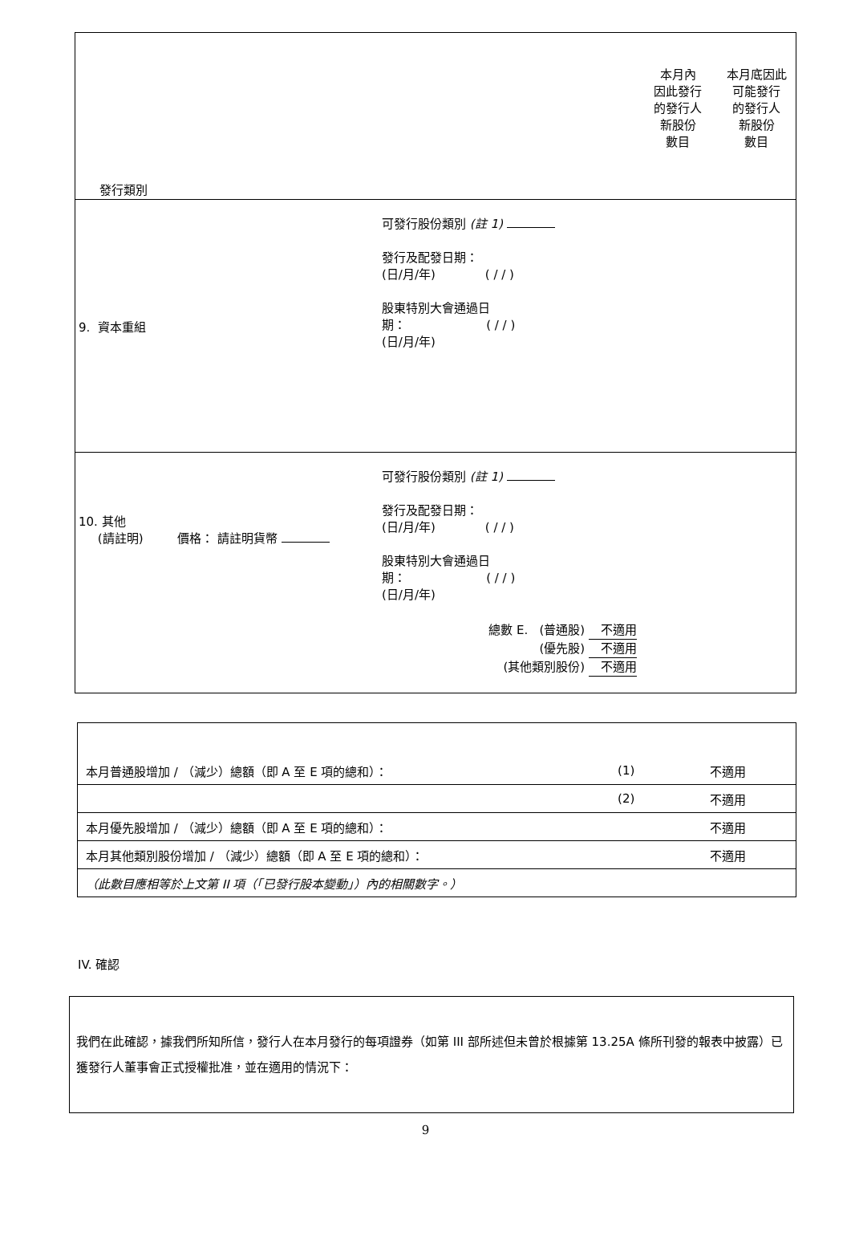| 發行類別 | | 本月內 因此發行 的發行人 新股份 數目 | 本月底因此 可能發行 的發行人 新股份 數目 |
| 9. 資本重組 | 可發行股份類別 (註 1) 發行及配發日期： (日/月/年) ( / / ) 股東特別大會通過日 期： ( / / ) (日/月/年) | | |
| 10. 其他 (請註明) 價格： 請註明貨幣 | 可發行股份類別 (註 1) 發行及配發日期： (日/月/年) ( / / ) 股東特別大會通過日 期： ( / / ) (日/月/年) | | |
| 總數 E. (普通股) 不適用 (優先股) 不適用 (其他類別股份) 不適用 | | | |
| 本月普通股增加 / （減少）總額（即 A 至 E 項的總和）： | (1) | 不適用 |
| | (2) | 不適用 |
| 本月優先股增加 / （減少）總額（即 A 至 E 項的總和）： | | 不適用 |
| 本月其他類別股份增加 / （減少）總額（即 A 至 E 項的總和）： | | 不適用 |
| （此數目應相等於上文第 II 項（「已發行股本變動」）內的相關數字。） | | |
IV. 確認
我們在此確認，據我們所知所信，發行人在本月發行的每項證券（如第 III 部所述但未曾於根據第 13.25A 條所刊發的報表中披露）已獲發行人董事會正式授權批准，並在適用的情況下：
9